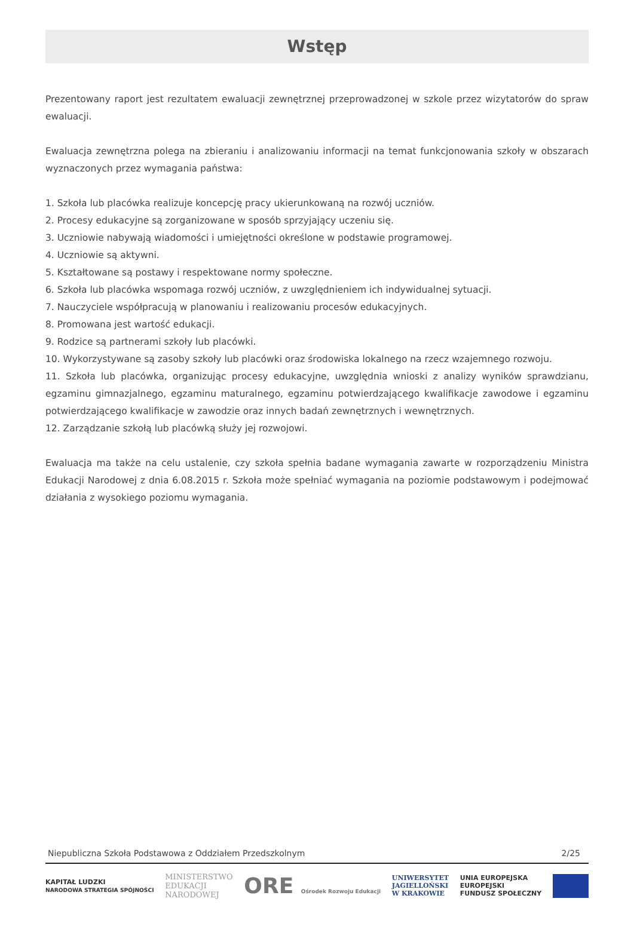Wstęp
Prezentowany raport jest rezultatem ewaluacji zewnętrznej przeprowadzonej w szkole przez wizytatorów do spraw ewaluacji.
Ewaluacja zewnętrzna polega na zbieraniu i analizowaniu informacji na temat funkcjonowania szkoły w obszarach wyznaczonych przez wymagania państwa:
1. Szkoła lub placówka realizuje koncepcję pracy ukierunkowaną na rozwój uczniów.
2. Procesy edukacyjne są zorganizowane w sposób sprzyjający uczeniu się.
3. Uczniowie nabywają wiadomości i umiejętności określone w podstawie programowej.
4. Uczniowie są aktywni.
5. Kształtowane są postawy i respektowane normy społeczne.
6. Szkoła lub placówka wspomaga rozwój uczniów, z uwzględnieniem ich indywidualnej sytuacji.
7. Nauczyciele współpracują w planowaniu i realizowaniu procesów edukacyjnych.
8. Promowana jest wartość edukacji.
9. Rodzice są partnerami szkoły lub placówki.
10. Wykorzystywane są zasoby szkoły lub placówki oraz środowiska lokalnego na rzecz wzajemnego rozwoju.
11. Szkoła lub placówka, organizując procesy edukacyjne, uwzględnia wnioski z analizy wyników sprawdzianu, egzaminu gimnazjalnego, egzaminu maturalnego, egzaminu potwierdzającego kwalifikacje zawodowe i egzaminu potwierdzającego kwalifikacje w zawodzie oraz innych badań zewnętrznych i wewnętrznych.
12. Zarządzanie szkołą lub placówką służy jej rozwojowi.
Ewaluacja ma także na celu ustalenie, czy szkoła spełnia badane wymagania zawarte w rozporządzeniu Ministra Edukacji Narodowej z dnia 6.08.2015 r. Szkoła może spełniać wymagania na poziomie podstawowym i podejmować działania z wysokiego poziomu wymagania.
Niepubliczna Szkoła Podstawowa z Oddziałem Przedszkolnym 2/25
KAPITAŁ LUDZKI
NARODOWA STRATEGIA SPÓJNOŚCI MINISTERSTWO
EDUKACJI
NARODOWEJ ORE Ośrodek Rozwoju Edukacji UNIWERSYTET
JAGIELLOŃSKI
W KRAKOWIE UNIA EUROPEJSKA
EUROPEJSKI
FUNDUSZ SPOŁECZNY